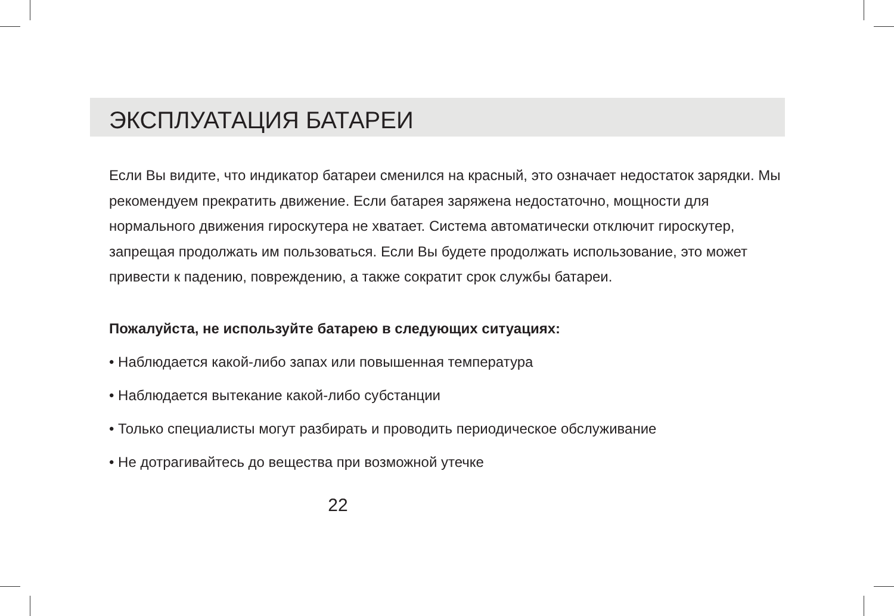ЭКСПЛУАТАЦИЯ БАТАРЕИ
Если Вы видите, что индикатор батареи сменился на красный, это означает недостаток зарядки. Мы рекомендуем прекратить движение. Если батарея заряжена недостаточно, мощности для нормального движения гироскутера не хватает. Система автоматически отключит гироскутер, запрещая продолжать им пользоваться. Если Вы будете продолжать использование, это может привести к падению, повреждению, а также сократит срок службы батареи.
Пожалуйста, не используйте батарею в следующих ситуациях:
• Наблюдается какой-либо запах или повышенная температура
• Наблюдается вытекание какой-либо субстанции
• Только специалисты могут разбирать и проводить периодическое обслуживание
• Не дотрагивайтесь до вещества при возможной утечке
22